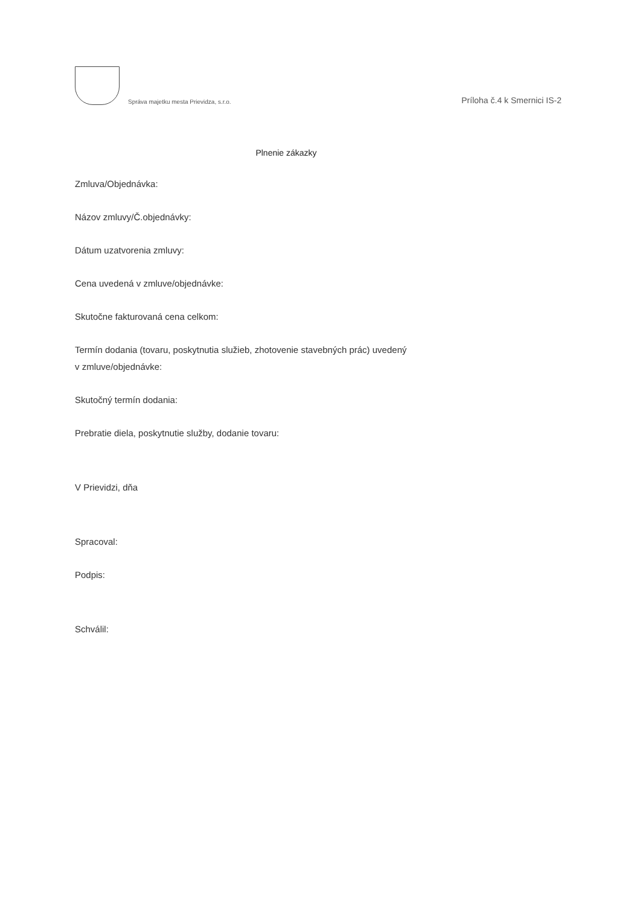Správa majetku mesta Prievidza, s.r.o.
Príloha č.4 k Smernici IS-2
Plnenie zákazky
Zmluva/Objednávka:
Názov zmluvy/Č.objednávky:
Dátum uzatvorenia zmluvy:
Cena uvedená v zmluve/objednávke:
Skutočne fakturovaná cena celkom:
Termín dodania (tovaru, poskytnutia služieb, zhotovenie stavebných prác) uvedený
v zmluve/objednávke:
Skutočný termín dodania:
Prebratie diela, poskytnutie služby, dodanie tovaru:
V Prievidzi, dňa
Spracoval:
Podpis:
Schválil: